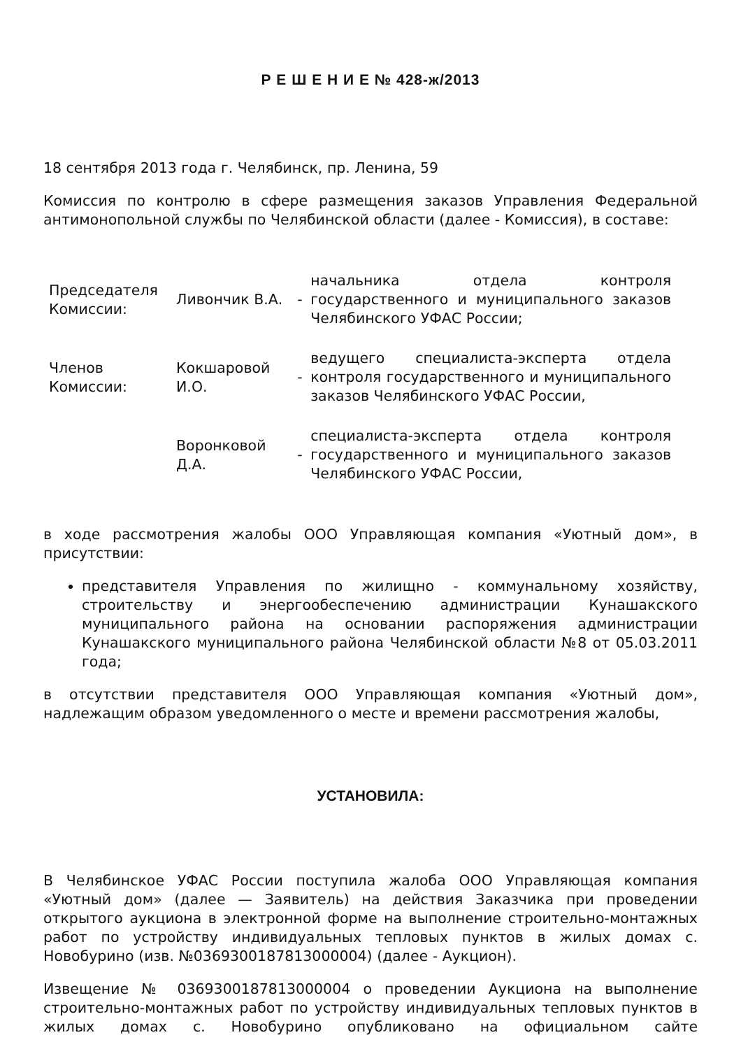Р Е Ш Е Н И Е № 428-ж/2013
18 сентября 2013 года г. Челябинск, пр. Ленина, 59
Комиссия по контролю в сфере размещения заказов Управления Федеральной антимонопольной службы по Челябинской области (далее - Комиссия), в составе:
| Председателя Комиссии: | Ливончик В.А. | - | начальника отдела контроля государственного и муниципального заказов Челябинского УФАС России; |
| Членов Комиссии: | Кокшаровой И.О. | - | ведущего специалиста-эксперта отдела контроля государственного и муниципального заказов Челябинского УФАС России, |
| | Воронковой Д.А. | - | специалиста-эксперта отдела контроля государственного и муниципального заказов Челябинского УФАС России, |
в ходе рассмотрения жалобы ООО Управляющая компания «Уютный дом», в присутствии:
представителя Управления по жилищно - коммунальному хозяйству, строительству и энергообеспечению администрации Кунашакского муниципального района на основании распоряжения администрации Кунашакского муниципального района Челябинской области №8 от 05.03.2011 года;
в отсутствии представителя ООО Управляющая компания «Уютный дом», надлежащим образом уведомленного о месте и времени рассмотрения жалобы,
УСТАНОВИЛА:
В Челябинское УФАС России поступила жалоба ООО Управляющая компания «Уютный дом» (далее — Заявитель) на действия Заказчика при проведении открытого аукциона в электронной форме на выполнение строительно-монтажных работ по устройству индивидуальных тепловых пунктов в жилых домах с. Новобурино (изв. №0369300187813000004) (далее - Аукцион).
Извещение № 0369300187813000004 о проведении Аукциона на выполнение строительно-монтажных работ по устройству индивидуальных тепловых пунктов в жилых домах с. Новобурино опубликовано на официальном сайте